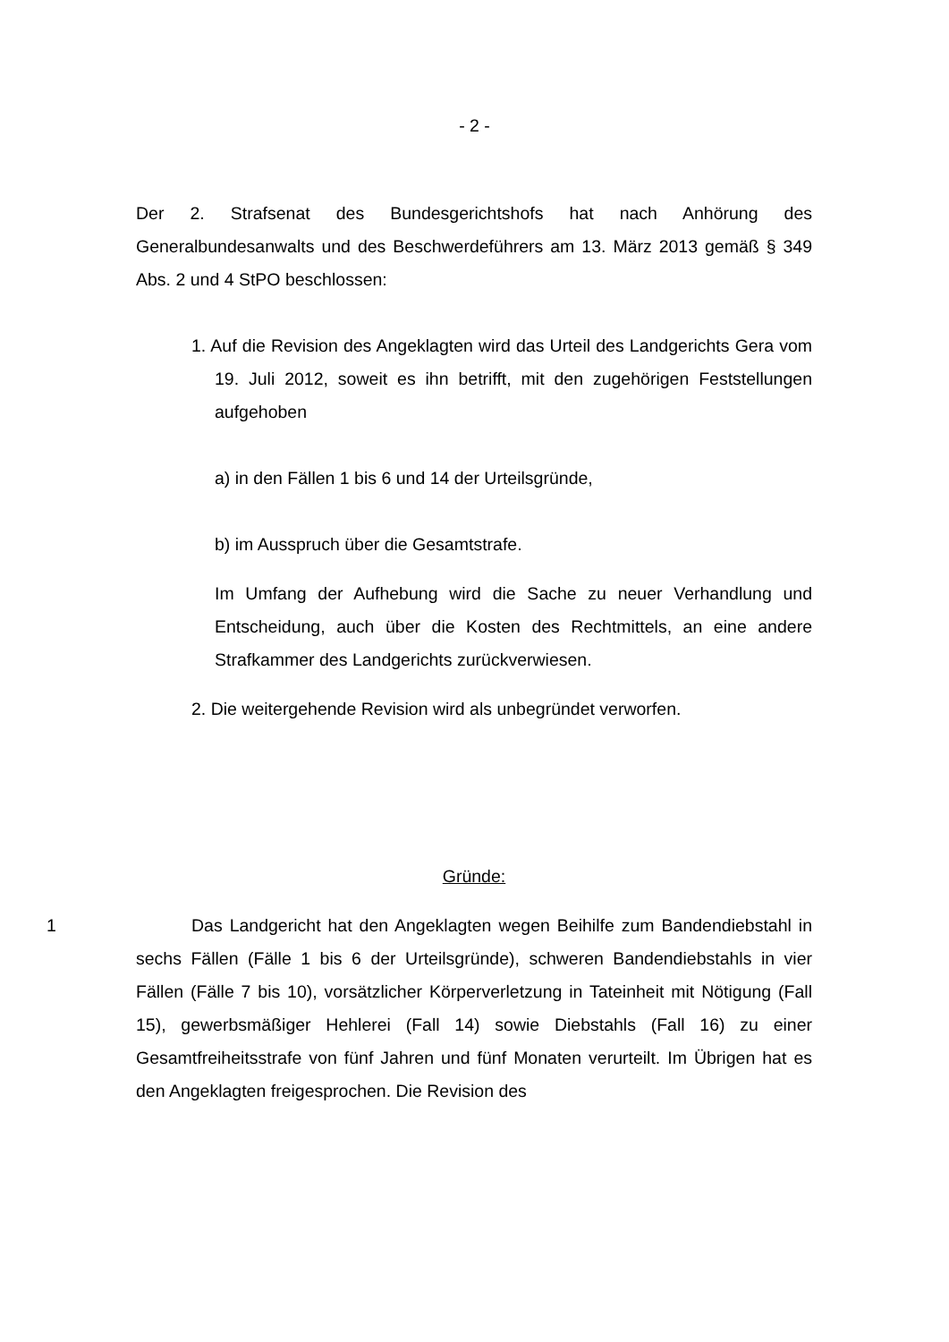- 2 -
Der 2. Strafsenat des Bundesgerichtshofs hat nach Anhörung des Generalbundesanwalts und des Beschwerdeführers am 13. März 2013 gemäß § 349 Abs. 2 und 4 StPO beschlossen:
1. Auf die Revision des Angeklagten wird das Urteil des Landgerichts Gera vom 19. Juli 2012, soweit es ihn betrifft, mit den zugehörigen Feststellungen aufgehoben
a) in den Fällen 1 bis 6 und 14 der Urteilsgründe,
b) im Ausspruch über die Gesamtstrafe.
Im Umfang der Aufhebung wird die Sache zu neuer Verhandlung und Entscheidung, auch über die Kosten des Rechtmittels, an eine andere Strafkammer des Landgerichts zurückverwiesen.
2. Die weitergehende Revision wird als unbegründet verworfen.
Gründe:
1 Das Landgericht hat den Angeklagten wegen Beihilfe zum Bandendiebstahl in sechs Fällen (Fälle 1 bis 6 der Urteilsgründe), schweren Bandendiebstahls in vier Fällen (Fälle 7 bis 10), vorsätzlicher Körperverletzung in Tateinheit mit Nötigung (Fall 15), gewerbsmäßiger Hehlerei (Fall 14) sowie Diebstahls (Fall 16) zu einer Gesamtfreiheitsstrafe von fünf Jahren und fünf Monaten verurteilt. Im Übrigen hat es den Angeklagten freigesprochen. Die Revision des